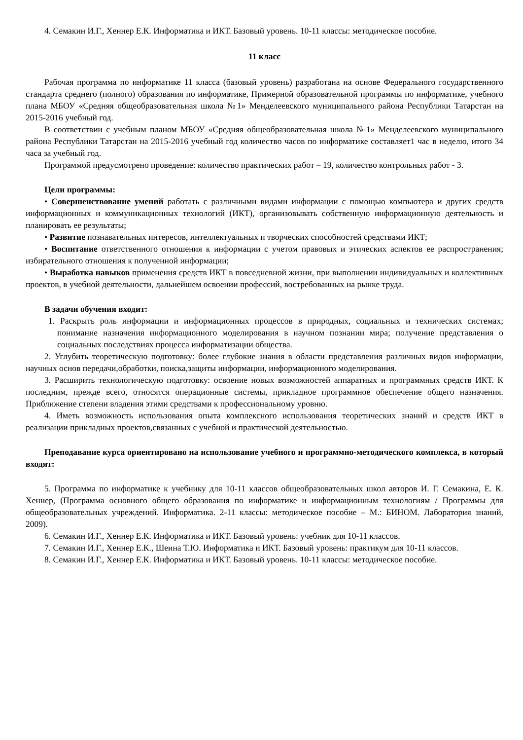4. Семакин И.Г., Хеннер Е.К. Информатика и ИКТ. Базовый уровень. 10-11 классы: методическое пособие.
11 класс
Рабочая программа по информатике 11 класса (базовый уровень) разработана на основе Федерального государственного стандарта среднего (полного) образования по информатике, Примерной образовательной программы по информатике, учебного плана МБОУ «Средняя общеобразовательная школа №1» Менделеевского муниципального района Республики Татарстан на 2015-2016 учебный год.
В соответствии с учебным планом МБОУ «Средняя общеобразовательная школа №1» Менделеевского муниципального района Республики Татарстан на 2015-2016 учебный год количество часов по информатике составляет1 час в неделю, итого 34 часа за учебный год.
Программой предусмотрено проведение: количество практических работ – 19, количество контрольных работ - 3.
Цели программы:
• Совершенствование умений работать с различными видами информации с помощью компьютера и других средств информационных и коммуникационных технологий (ИКТ), организовывать собственную информационную деятельность и планировать ее результаты;
• Развитие познавательных интересов, интеллектуальных и творческих способностей средствами ИКТ;
• Воспитание ответственного отношения к информации с учетом правовых и этических аспектов ее распространения; избирательного отношения к полученной информации;
• Выработка навыков применения средств ИКТ в повседневной жизни, при выполнении индивидуальных и коллективных проектов, в учебной деятельности, дальнейшем освоении профессий, востребованных на рынке труда.
В задачи обучения входит:
1. Раскрыть роль информации и информационных процессов в природных, социальных и технических системах; понимание назначения информационного моделирования в научном познании мира; получение представления о социальных последствиях процесса информатизации общества.
2. Углубить теоретическую подготовку: более глубокие знания в области представления различных видов информации, научных основ передачи,обработки, поиска,защиты информации, информационного моделирования.
3. Расширить технологическую подготовку: освоение новых возможностей аппаратных и программных средств ИКТ. К последним, прежде всего, относятся операционные системы, прикладное программное обеспечение общего назначения. Приближение степени владения этими средствами к профессиональному уровню.
4. Иметь возможность использования опыта комплексного использования теоретических знаний и средств ИКТ в реализации прикладных проектов,связанных с учебной и практической деятельностью.
Преподавание курса ориентировано на использование учебного и программно-методического комплекса, в который входят:
5. Программа по информатике к учебнику для 10-11 классов общеобразовательных школ авторов И. Г. Семакина, Е. К. Хеннер, (Программа основного общего образования по информатике и информационным технологиям / Программы для общеобразовательных учреждений. Информатика. 2-11 классы: методическое пособие – М.: БИНОМ. Лаборатория знаний, 2009).
6. Семакин И.Г., Хеннер Е.К. Информатика и ИКТ. Базовый уровень: учебник для 10-11 классов.
7. Семакин И.Г., Хеннер Е.К., Шеина Т.Ю. Информатика и ИКТ. Базовый уровень: практикум для 10-11 классов.
8. Семакин И.Г., Хеннер Е.К. Информатика и ИКТ. Базовый уровень. 10-11 классы: методическое пособие.